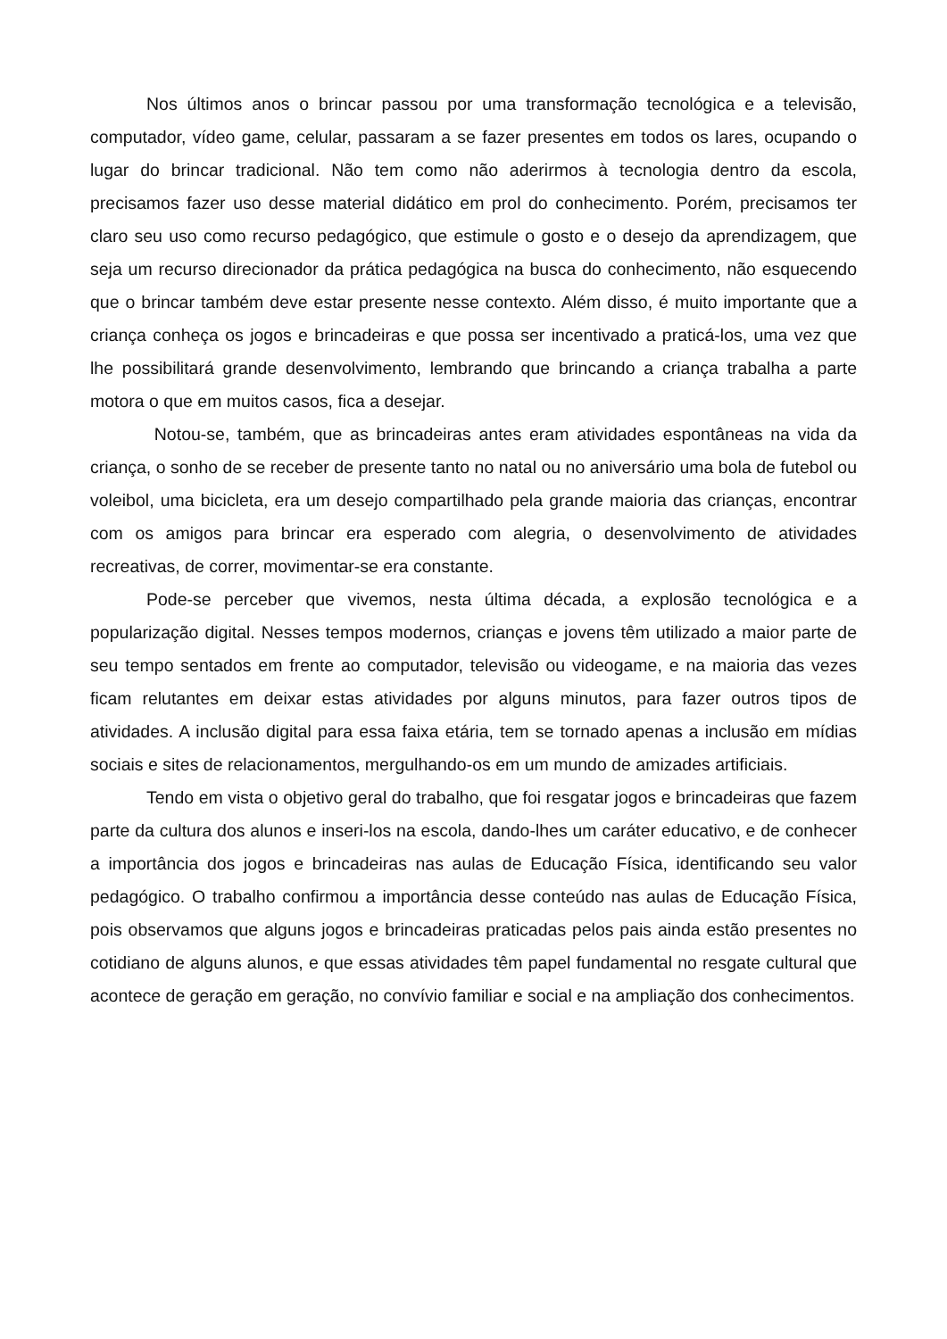Nos últimos anos o brincar passou por uma transformação tecnológica e a televisão, computador, vídeo game, celular, passaram a se fazer presentes em todos os lares, ocupando o lugar do brincar tradicional. Não tem como não aderirmos à tecnologia dentro da escola, precisamos fazer uso desse material didático em prol do conhecimento. Porém, precisamos ter claro seu uso como recurso pedagógico, que estimule o gosto e o desejo da aprendizagem, que seja um recurso direcionador da prática pedagógica na busca do conhecimento, não esquecendo que o brincar também deve estar presente nesse contexto. Além disso, é muito importante que a criança conheça os jogos e brincadeiras e que possa ser incentivado a praticá-los, uma vez que lhe possibilitará grande desenvolvimento, lembrando que brincando a criança trabalha a parte motora o que em muitos casos, fica a desejar.
Notou-se, também, que as brincadeiras antes eram atividades espontâneas na vida da criança, o sonho de se receber de presente tanto no natal ou no aniversário uma bola de futebol ou voleibol, uma bicicleta, era um desejo compartilhado pela grande maioria das crianças, encontrar com os amigos para brincar era esperado com alegria, o desenvolvimento de atividades recreativas, de correr, movimentar-se era constante.
Pode-se perceber que vivemos, nesta última década, a explosão tecnológica e a popularização digital. Nesses tempos modernos, crianças e jovens têm utilizado a maior parte de seu tempo sentados em frente ao computador, televisão ou videogame, e na maioria das vezes ficam relutantes em deixar estas atividades por alguns minutos, para fazer outros tipos de atividades. A inclusão digital para essa faixa etária, tem se tornado apenas a inclusão em mídias sociais e sites de relacionamentos, mergulhando-os em um mundo de amizades artificiais.
Tendo em vista o objetivo geral do trabalho, que foi resgatar jogos e brincadeiras que fazem parte da cultura dos alunos e inseri-los na escola, dando-lhes um caráter educativo, e de conhecer a importância dos jogos e brincadeiras nas aulas de Educação Física, identificando seu valor pedagógico. O trabalho confirmou a importância desse conteúdo nas aulas de Educação Física, pois observamos que alguns jogos e brincadeiras praticadas pelos pais ainda estão presentes no cotidiano de alguns alunos, e que essas atividades têm papel fundamental no resgate cultural que acontece de geração em geração, no convívio familiar e social e na ampliação dos conhecimentos.